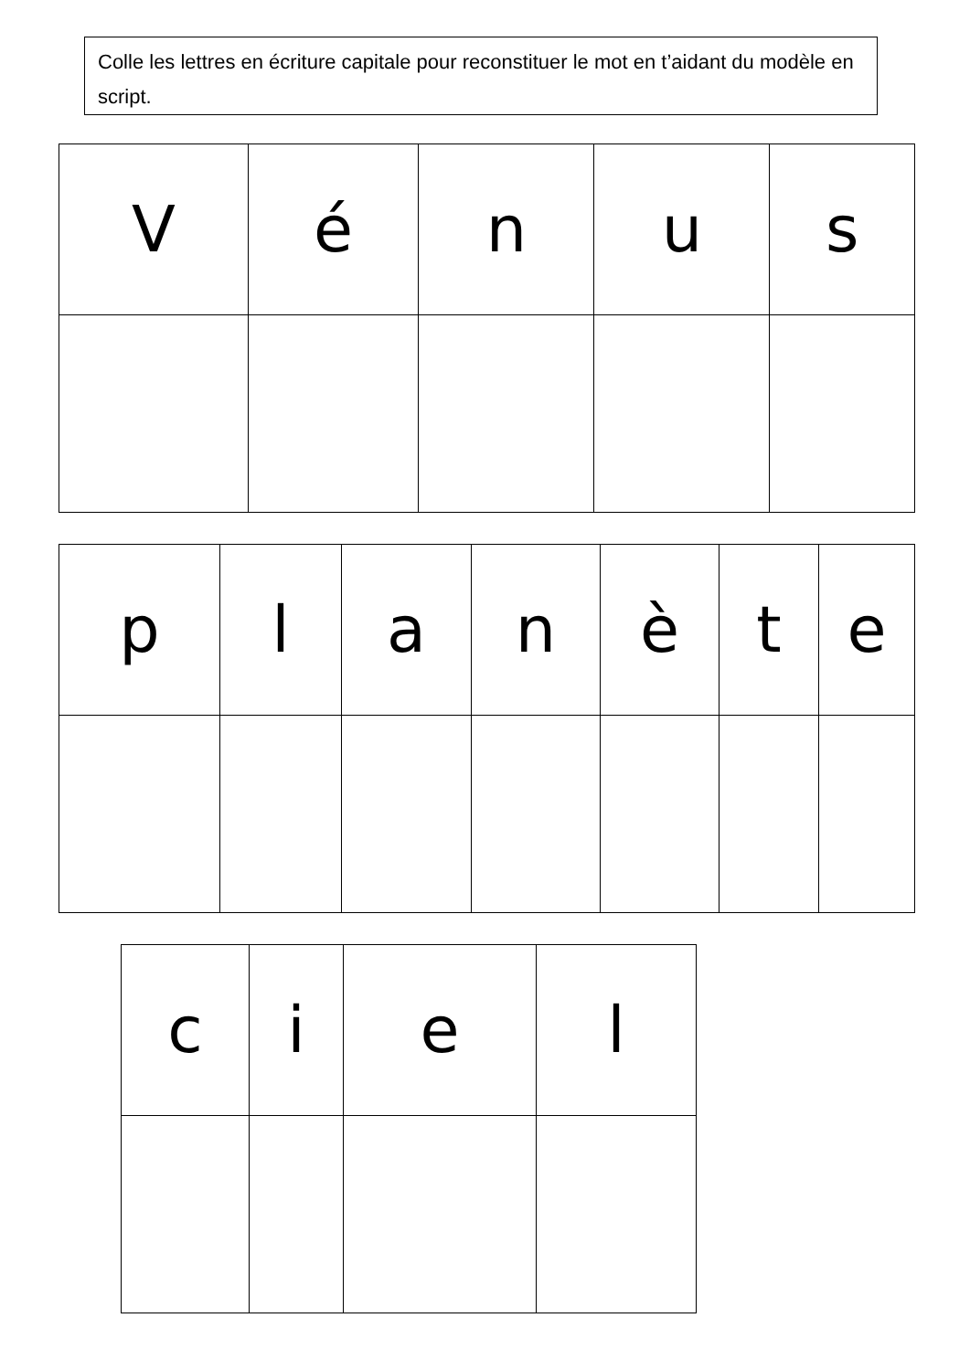Colle les lettres en écriture capitale pour reconstituer le mot en t’aidant du modèle en script.
| V | é | n | u | s |
| p | l | a | n | è | t | e |
| c | i | e | l |